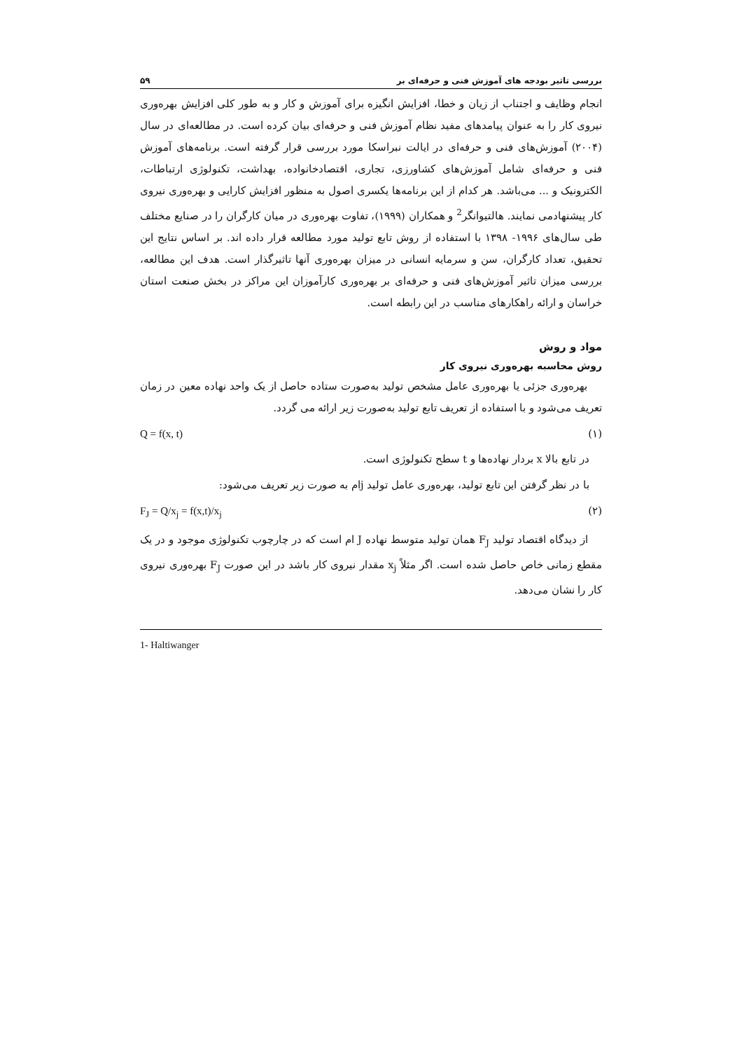بررسی تاثیر بودجه های آموزش فنی و حرفه‌ای بر ۵۹
انجام وظایف و اجتناب از زیان و خطا، افزایش انگیزه برای آموزش و کار و به طور کلی افزایش بهره‌وری نیروی کار را به عنوان پیامدهای مفید نظام آموزش فنی و حرفه‌ای بیان کرده است. در مطالعه‌ای در سال (۲۰۰۴) آموزش‌های فنی و حرفه‌ای در ایالت نبراسکا مورد بررسی قرار گرفته است. برنامه‌های آموزش فنی و حرفه‌ای شامل آموزش‌های کشاورزی، تجاری، اقتصادخانواده، بهداشت، تکنولوژی ارتباطات، الکترونیک و ... می‌باشد. هر کدام از این برنامه‌ها یکسری اصول به منظور افزایش کارایی و بهره‌وری نیروی کار پیشنهادمی نمایند. هالتیوانگر<sup>2</sup> و همکاران (۱۹۹۹)، تفاوت بهره‌وری در میان کارگران را در صنایع مختلف طی سال‌های ۱۹۹۶- ۱۳۹۸ با استفاده از روش تابع تولید مورد مطالعه قرار داده اند. بر اساس نتایج این تحقیق، تعداد کارگران، سن و سرمایه انسانی در میزان بهره‌وری آنها تاثیرگذار است. هدف این مطالعه، بررسی میزان تاثیر آموزش‌های فنی و حرفه‌ای بر بهره‌وری کارآموزان این مراکز در بخش صنعت استان خراسان و ارائه راهکارهای مناسب در این رابطه است.
مواد و روش
روش محاسبه بهره‌وری نیروی کار
بهره‌وری جزئی یا بهره‌وری عامل مشخص تولید به‌صورت ستاده حاصل از یک واحد نهاده معین در زمان تعریف می‌شود و با استفاده از تعریف تابع تولید به‌صورت زیر ارائه می گردد.
(۱) Q = f(x, t)
در تابع بالا x بردار نهاده‌ها و t سطح تکنولوژی است.
با در نظر گرفتن این تابع تولید، بهره‌وری عامل تولید jام به صورت زیر تعریف می‌شود:
(۲) F<sub>J</sub> = Q/x<sub>j</sub> = f(x,t)/x<sub>j</sub>
از دیدگاه اقتصاد تولید F<sub>J</sub> همان تولید متوسط نهاده J ام است که در چارچوب تکنولوژی موجود و در یک مقطع زمانی خاص حاصل شده است. اگر مثلاً x<sub>j</sub> مقدار نیروی کار باشد در این صورت F<sub>J</sub> بهره‌وری نیروی کار را نشان می‌دهد.
1- Haltiwanger